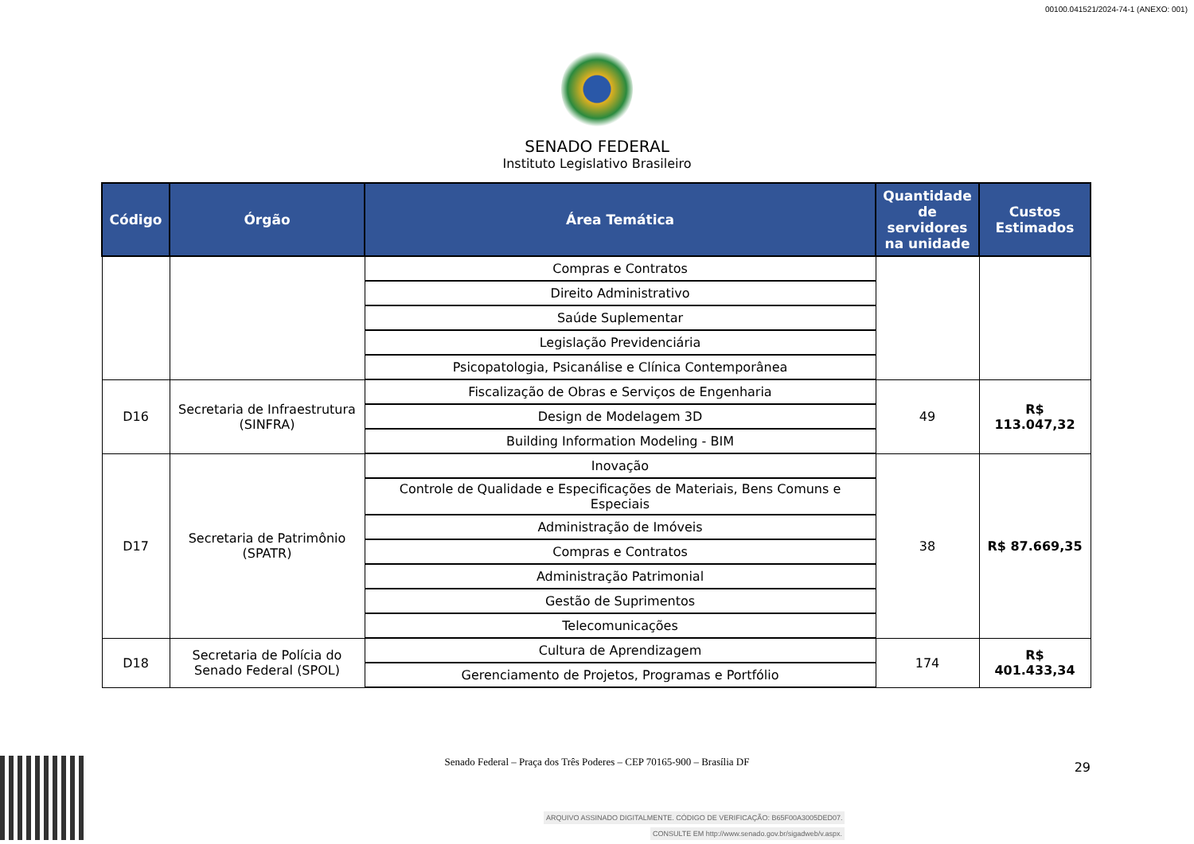00100.041521/2024-74-1 (ANEXO: 001)
SENADO FEDERAL
Instituto Legislativo Brasileiro
| Código | Órgão | Área Temática | Quantidade de servidores na unidade | Custos Estimados |
| --- | --- | --- | --- | --- |
| | | Compras e Contratos | | |
| | | Direito Administrativo | | |
| | | Saúde Suplementar | | |
| | | Legislação Previdenciária | | |
| | | Psicopatologia, Psicanálise e Clínica Contemporânea | | |
| D16 | Secretaria de Infraestrutura (SINFRA) | Fiscalização de Obras e Serviços de Engenharia | 49 | R$ 113.047,32 |
| | | Design de Modelagem 3D | | |
| | | Building Information Modeling - BIM | | |
| D17 | Secretaria de Patrimônio (SPATR) | Inovação | 38 | R$ 87.669,35 |
| | | Controle de Qualidade e Especificações de Materiais, Bens Comuns e Especiais | | |
| | | Administração de Imóveis | | |
| | | Compras e Contratos | | |
| | | Administração Patrimonial | | |
| | | Gestão de Suprimentos | | |
| | | Telecomunicações | | |
| D18 | Secretaria de Polícia do Senado Federal (SPOL) | Cultura de Aprendizagem | 174 | R$ 401.433,34 |
| | | Gerenciamento de Projetos, Programas e Portfólio | | |
Senado Federal – Praça dos Três Poderes – CEP 70165-900 – Brasília DF
29
ARQUIVO ASSINADO DIGITALMENTE. CÓDIGO DE VERIFICAÇÃO: B65F00A3005DED07.
CONSULTE EM http://www.senado.gov.br/sigadweb/v.aspx.